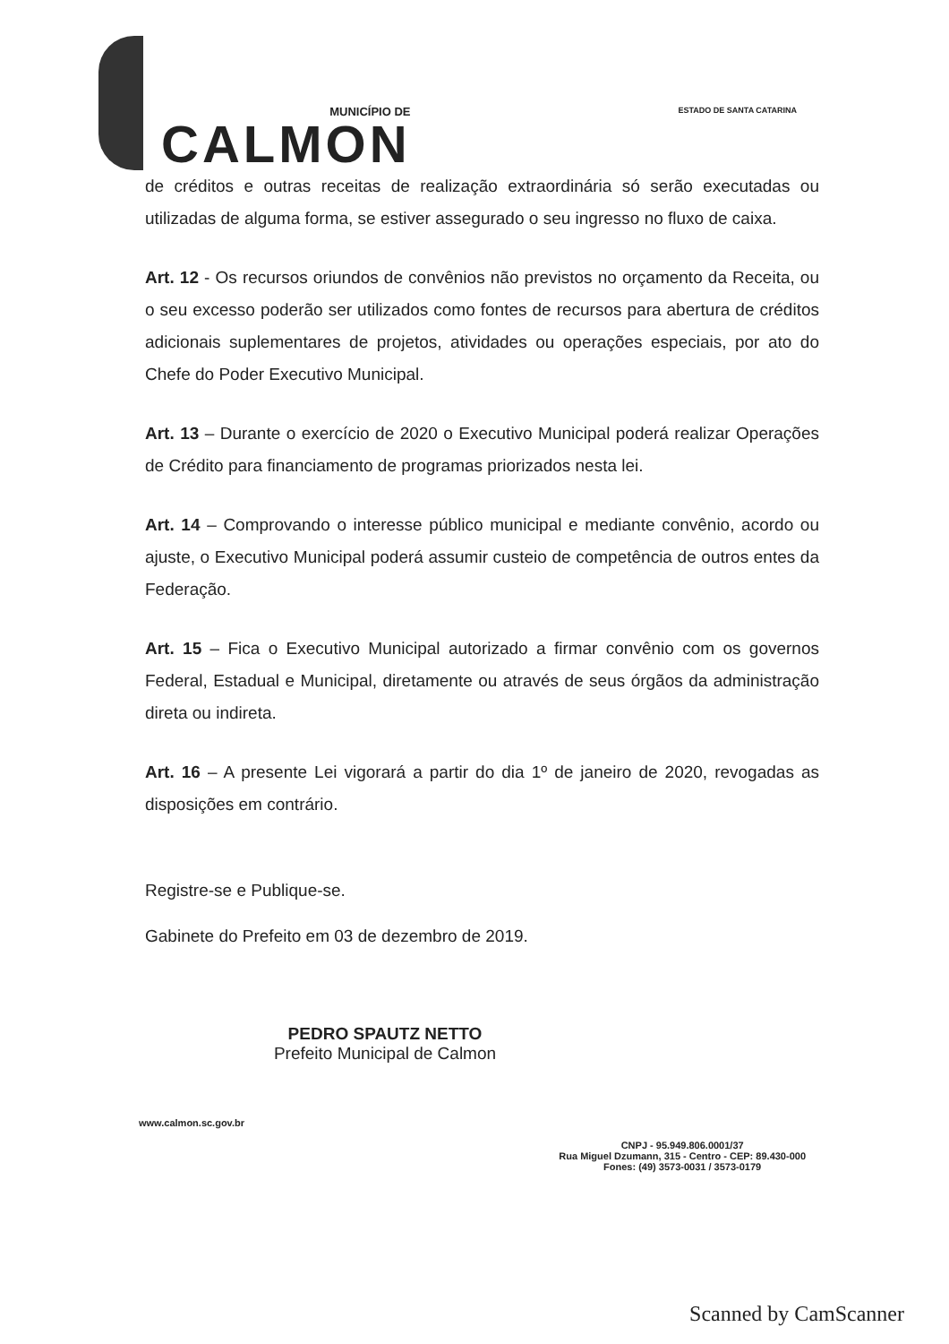MUNICÍPIO DE
CALMON
ESTADO DE SANTA CATARINA
de créditos e outras receitas de realização extraordinária só serão executadas ou utilizadas de alguma forma, se estiver assegurado o seu ingresso no fluxo de caixa.
Art. 12 - Os recursos oriundos de convênios não previstos no orçamento da Receita, ou o seu excesso poderão ser utilizados como fontes de recursos para abertura de créditos adicionais suplementares de projetos, atividades ou operações especiais, por ato do Chefe do Poder Executivo Municipal.
Art. 13 – Durante o exercício de 2020 o Executivo Municipal poderá realizar Operações de Crédito para financiamento de programas priorizados nesta lei.
Art. 14 – Comprovando o interesse público municipal e mediante convênio, acordo ou ajuste, o Executivo Municipal poderá assumir custeio de competência de outros entes da Federação.
Art. 15 – Fica o Executivo Municipal autorizado a firmar convênio com os governos Federal, Estadual e Municipal, diretamente ou através de seus órgãos da administração direta ou indireta.
Art. 16 – A presente Lei vigorará a partir do dia 1º de janeiro de 2020, revogadas as disposições em contrário.
Registre-se e Publique-se.
Gabinete do Prefeito em 03 de dezembro de 2019.
PEDRO SPAUTZ NETTO
Prefeito Municipal de Calmon
www.calmon.sc.gov.br
CNPJ - 95.949.806.0001/37
Rua Miguel Dzumann, 315 - Centro - CEP: 89.430-000
Fones: (49) 3573-0031 / 3573-0179
Scanned by CamScanner